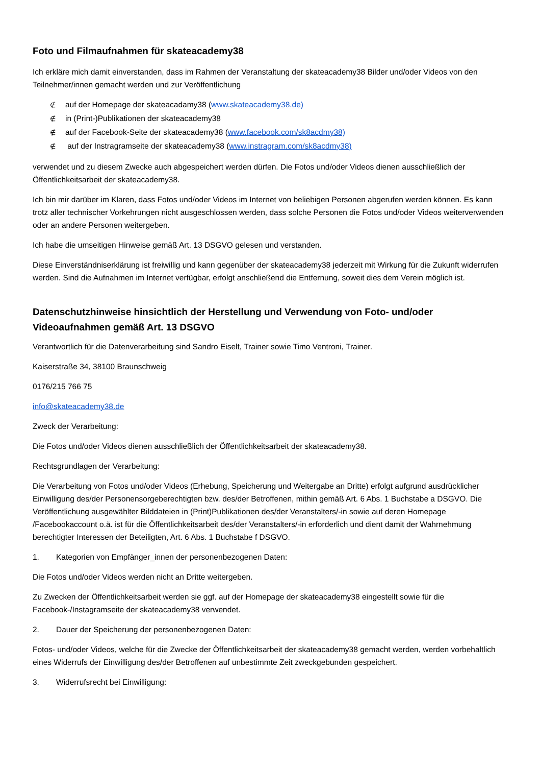Foto und Filmaufnahmen für skateacademy38
Ich erkläre mich damit einverstanden, dass im Rahmen der Veranstaltung der skateacademy38 Bilder und/oder Videos von den Teilnehmer/innen gemacht werden und zur Veröffentlichung
∉ auf der Homepage der skateacadamy38 (www.skateacademy38.de)
∉ in (Print-)Publikationen der skateacademy38
∉ auf der Facebook-Seite der skateacademy38 (www.facebook.com/sk8acdmy38)
∉ auf der Instragramseite der skateacademy38 (www.instragram.com/sk8acdmy38)
verwendet und zu diesem Zwecke auch abgespeichert werden dürfen. Die Fotos und/oder Videos dienen ausschließlich der Öffentlichkeitsarbeit der skateacademy38.
Ich bin mir darüber im Klaren, dass Fotos und/oder Videos im Internet von beliebigen Personen abgerufen werden können. Es kann trotz aller technischer Vorkehrungen nicht ausgeschlossen werden, dass solche Personen die Fotos und/oder Videos weiterverwenden oder an andere Personen weitergeben.
Ich habe die umseitigen Hinweise gemäß Art. 13 DSGVO gelesen und verstanden.
Diese Einverständniserklärung ist freiwillig und kann gegenüber der skateacademy38 jederzeit mit Wirkung für die Zukunft widerrufen werden. Sind die Aufnahmen im Internet verfügbar, erfolgt anschließend die Entfernung, soweit dies dem Verein möglich ist.
Datenschutzhinweise hinsichtlich der Herstellung und Verwendung von Foto- und/oder Videoaufnahmen gemäß Art. 13 DSGVO
Verantwortlich für die Datenverarbeitung sind Sandro Eiselt, Trainer sowie Timo Ventroni, Trainer.
Kaiserstraße 34, 38100 Braunschweig
0176/215 766 75
info@skateacademy38.de
Zweck der Verarbeitung:
Die Fotos und/oder Videos dienen ausschließlich der Öffentlichkeitsarbeit der skateacademy38.
Rechtsgrundlagen der Verarbeitung:
Die Verarbeitung von Fotos und/oder Videos (Erhebung, Speicherung und Weitergabe an Dritte) erfolgt aufgrund ausdrücklicher Einwilligung des/der Personensorgeberechtigten bzw. des/der Betroffenen, mithin gemäß Art. 6 Abs. 1 Buchstabe a DSGVO. Die Veröffentlichung ausgewählter Bilddateien in (Print)Publikationen des/der Veranstalters/-in sowie auf deren Homepage /Facebookaccount o.ä. ist für die Öffentlichkeitsarbeit des/der Veranstalters/-in erforderlich und dient damit der Wahrnehmung berechtigter Interessen der Beteiligten, Art. 6 Abs. 1 Buchstabe f DSGVO.
1. Kategorien von Empfänger_innen der personenbezogenen Daten:
Die Fotos und/oder Videos werden nicht an Dritte weitergeben.
Zu Zwecken der Öffentlichkeitsarbeit werden sie ggf. auf der Homepage der skateacademy38 eingestellt sowie für die Facebook-/Instagramseite der skateacademy38 verwendet.
2. Dauer der Speicherung der personenbezogenen Daten:
Fotos- und/oder Videos, welche für die Zwecke der Öffentlichkeitsarbeit der skateacademy38 gemacht werden, werden vorbehaltlich eines Widerrufs der Einwilligung des/der Betroffenen auf unbestimmte Zeit zweckgebunden gespeichert.
3. Widerrufsrecht bei Einwilligung: